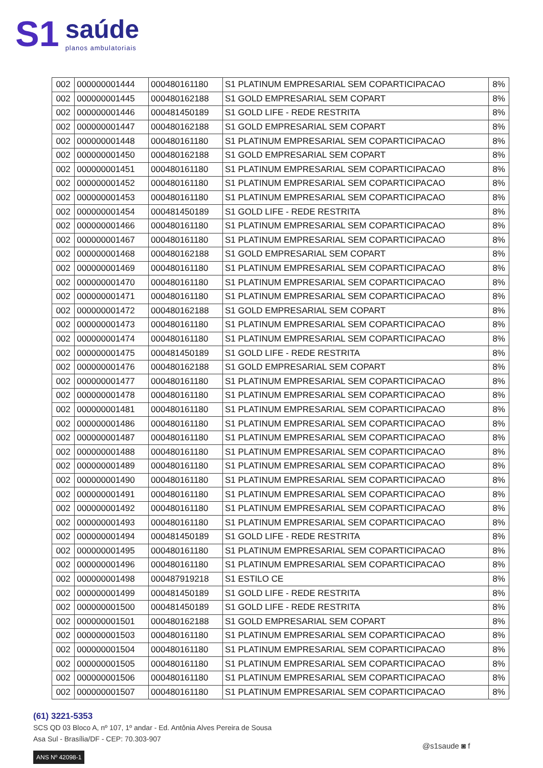S1
saúde
planos ambulatoriais
| 002 | 000000001444 | 000480161180 | S1 PLATINUM EMPRESARIAL SEM COPARTICIPACAO | 8% |
| 002 | 000000001445 | 000480162188 | S1 GOLD EMPRESARIAL SEM COPART | 8% |
| 002 | 000000001446 | 000481450189 | S1 GOLD LIFE - REDE RESTRITA | 8% |
| 002 | 000000001447 | 000480162188 | S1 GOLD EMPRESARIAL SEM COPART | 8% |
| 002 | 000000001448 | 000480161180 | S1 PLATINUM EMPRESARIAL SEM COPARTICIPACAO | 8% |
| 002 | 000000001450 | 000480162188 | S1 GOLD EMPRESARIAL SEM COPART | 8% |
| 002 | 000000001451 | 000480161180 | S1 PLATINUM EMPRESARIAL SEM COPARTICIPACAO | 8% |
| 002 | 000000001452 | 000480161180 | S1 PLATINUM EMPRESARIAL SEM COPARTICIPACAO | 8% |
| 002 | 000000001453 | 000480161180 | S1 PLATINUM EMPRESARIAL SEM COPARTICIPACAO | 8% |
| 002 | 000000001454 | 000481450189 | S1 GOLD LIFE - REDE RESTRITA | 8% |
| 002 | 000000001466 | 000480161180 | S1 PLATINUM EMPRESARIAL SEM COPARTICIPACAO | 8% |
| 002 | 000000001467 | 000480161180 | S1 PLATINUM EMPRESARIAL SEM COPARTICIPACAO | 8% |
| 002 | 000000001468 | 000480162188 | S1 GOLD EMPRESARIAL SEM COPART | 8% |
| 002 | 000000001469 | 000480161180 | S1 PLATINUM EMPRESARIAL SEM COPARTICIPACAO | 8% |
| 002 | 000000001470 | 000480161180 | S1 PLATINUM EMPRESARIAL SEM COPARTICIPACAO | 8% |
| 002 | 000000001471 | 000480161180 | S1 PLATINUM EMPRESARIAL SEM COPARTICIPACAO | 8% |
| 002 | 000000001472 | 000480162188 | S1 GOLD EMPRESARIAL SEM COPART | 8% |
| 002 | 000000001473 | 000480161180 | S1 PLATINUM EMPRESARIAL SEM COPARTICIPACAO | 8% |
| 002 | 000000001474 | 000480161180 | S1 PLATINUM EMPRESARIAL SEM COPARTICIPACAO | 8% |
| 002 | 000000001475 | 000481450189 | S1 GOLD LIFE - REDE RESTRITA | 8% |
| 002 | 000000001476 | 000480162188 | S1 GOLD EMPRESARIAL SEM COPART | 8% |
| 002 | 000000001477 | 000480161180 | S1 PLATINUM EMPRESARIAL SEM COPARTICIPACAO | 8% |
| 002 | 000000001478 | 000480161180 | S1 PLATINUM EMPRESARIAL SEM COPARTICIPACAO | 8% |
| 002 | 000000001481 | 000480161180 | S1 PLATINUM EMPRESARIAL SEM COPARTICIPACAO | 8% |
| 002 | 000000001486 | 000480161180 | S1 PLATINUM EMPRESARIAL SEM COPARTICIPACAO | 8% |
| 002 | 000000001487 | 000480161180 | S1 PLATINUM EMPRESARIAL SEM COPARTICIPACAO | 8% |
| 002 | 000000001488 | 000480161180 | S1 PLATINUM EMPRESARIAL SEM COPARTICIPACAO | 8% |
| 002 | 000000001489 | 000480161180 | S1 PLATINUM EMPRESARIAL SEM COPARTICIPACAO | 8% |
| 002 | 000000001490 | 000480161180 | S1 PLATINUM EMPRESARIAL SEM COPARTICIPACAO | 8% |
| 002 | 000000001491 | 000480161180 | S1 PLATINUM EMPRESARIAL SEM COPARTICIPACAO | 8% |
| 002 | 000000001492 | 000480161180 | S1 PLATINUM EMPRESARIAL SEM COPARTICIPACAO | 8% |
| 002 | 000000001493 | 000480161180 | S1 PLATINUM EMPRESARIAL SEM COPARTICIPACAO | 8% |
| 002 | 000000001494 | 000481450189 | S1 GOLD LIFE - REDE RESTRITA | 8% |
| 002 | 000000001495 | 000480161180 | S1 PLATINUM EMPRESARIAL SEM COPARTICIPACAO | 8% |
| 002 | 000000001496 | 000480161180 | S1 PLATINUM EMPRESARIAL SEM COPARTICIPACAO | 8% |
| 002 | 000000001498 | 000487919218 | S1 ESTILO CE | 8% |
| 002 | 000000001499 | 000481450189 | S1 GOLD LIFE - REDE RESTRITA | 8% |
| 002 | 000000001500 | 000481450189 | S1 GOLD LIFE - REDE RESTRITA | 8% |
| 002 | 000000001501 | 000480162188 | S1 GOLD EMPRESARIAL SEM COPART | 8% |
| 002 | 000000001503 | 000480161180 | S1 PLATINUM EMPRESARIAL SEM COPARTICIPACAO | 8% |
| 002 | 000000001504 | 000480161180 | S1 PLATINUM EMPRESARIAL SEM COPARTICIPACAO | 8% |
| 002 | 000000001505 | 000480161180 | S1 PLATINUM EMPRESARIAL SEM COPARTICIPACAO | 8% |
| 002 | 000000001506 | 000480161180 | S1 PLATINUM EMPRESARIAL SEM COPARTICIPACAO | 8% |
| 002 | 000000001507 | 000480161180 | S1 PLATINUM EMPRESARIAL SEM COPARTICIPACAO | 8% |
(61) 3221-5353
SCS QD 03 Bloco A, nº 107, 1º andar - Ed. Antônia Alves Pereira de Sousa
Asa Sul - Brasília/DF - CEP: 70.303-907
ANS Nº 42098-1
@s1saude ◙ f